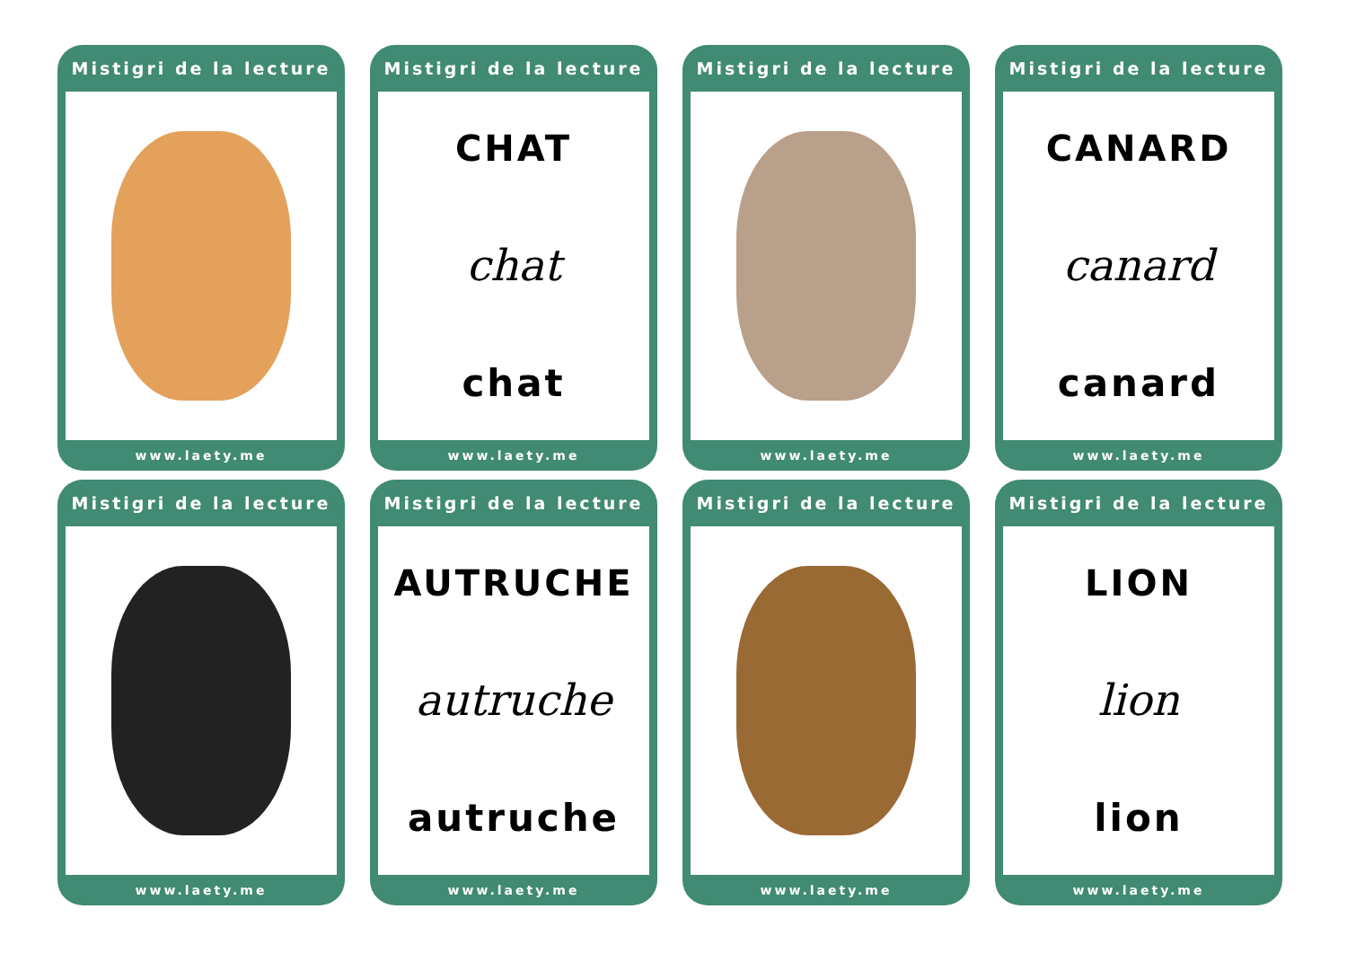Mistigri de la lecture
www.laety.me
Mistigri de la lecture
CHAT
chat
chat
www.laety.me
Mistigri de la lecture
www.laety.me
Mistigri de la lecture
CANARD
canard
canard
www.laety.me
Mistigri de la lecture
www.laety.me
Mistigri de la lecture
AUTRUCHE
autruche
autruche
www.laety.me
Mistigri de la lecture
www.laety.me
Mistigri de la lecture
LION
lion
lion
www.laety.me